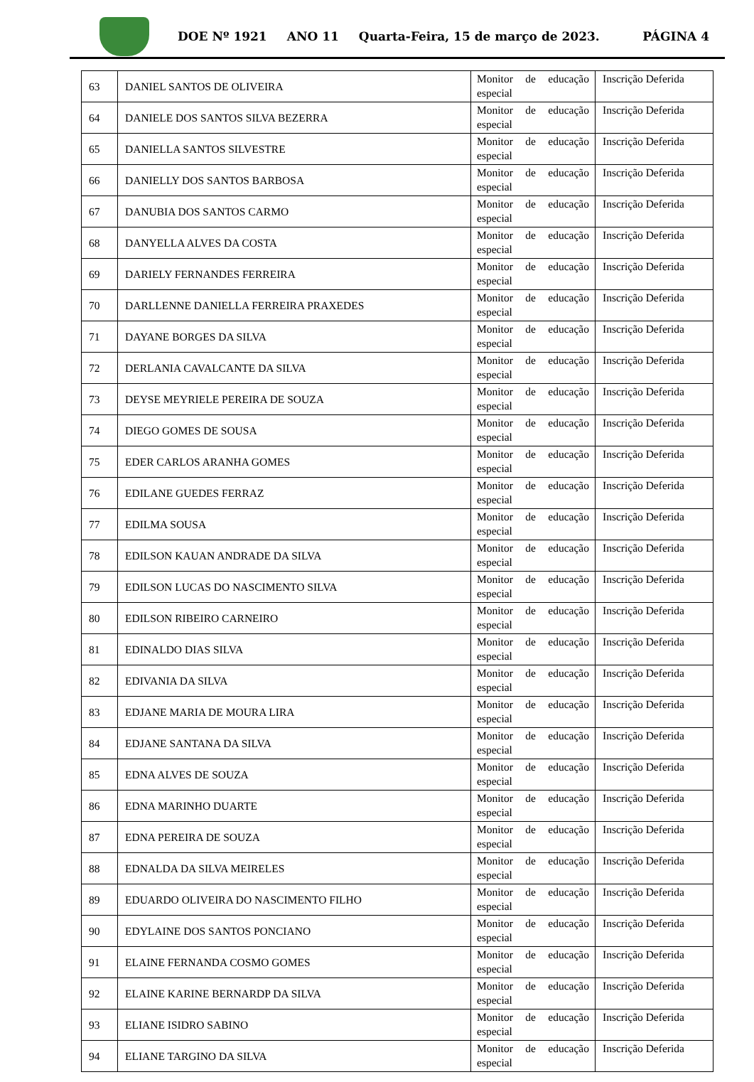DOE Nº 1921 ANO 11 Quarta-Feira, 15 de março de 2023. PÁGINA 4
| 63 | DANIEL SANTOS DE OLIVEIRA | Monitor de educação especial | Inscrição Deferida |
| 64 | DANIELE DOS SANTOS SILVA BEZERRA | Monitor de educação especial | Inscrição Deferida |
| 65 | DANIELLA SANTOS SILVESTRE | Monitor de educação especial | Inscrição Deferida |
| 66 | DANIELLY DOS SANTOS BARBOSA | Monitor de educação especial | Inscrição Deferida |
| 67 | DANUBIA DOS SANTOS CARMO | Monitor de educação especial | Inscrição Deferida |
| 68 | DANYELLA ALVES DA COSTA | Monitor de educação especial | Inscrição Deferida |
| 69 | DARIELY FERNANDES FERREIRA | Monitor de educação especial | Inscrição Deferida |
| 70 | DARLLENNE DANIELLA FERREIRA PRAXEDES | Monitor de educação especial | Inscrição Deferida |
| 71 | DAYANE BORGES DA SILVA | Monitor de educação especial | Inscrição Deferida |
| 72 | DERLANIA CAVALCANTE DA SILVA | Monitor de educação especial | Inscrição Deferida |
| 73 | DEYSE MEYRIELE PEREIRA DE SOUZA | Monitor de educação especial | Inscrição Deferida |
| 74 | DIEGO GOMES DE SOUSA | Monitor de educação especial | Inscrição Deferida |
| 75 | EDER CARLOS ARANHA GOMES | Monitor de educação especial | Inscrição Deferida |
| 76 | EDILANE GUEDES FERRAZ | Monitor de educação especial | Inscrição Deferida |
| 77 | EDILMA SOUSA | Monitor de educação especial | Inscrição Deferida |
| 78 | EDILSON KAUAN ANDRADE DA SILVA | Monitor de educação especial | Inscrição Deferida |
| 79 | EDILSON LUCAS DO NASCIMENTO SILVA | Monitor de educação especial | Inscrição Deferida |
| 80 | EDILSON RIBEIRO CARNEIRO | Monitor de educação especial | Inscrição Deferida |
| 81 | EDINALDO DIAS SILVA | Monitor de educação especial | Inscrição Deferida |
| 82 | EDIVANIA DA SILVA | Monitor de educação especial | Inscrição Deferida |
| 83 | EDJANE MARIA DE MOURA LIRA | Monitor de educação especial | Inscrição Deferida |
| 84 | EDJANE SANTANA DA SILVA | Monitor de educação especial | Inscrição Deferida |
| 85 | EDNA ALVES DE SOUZA | Monitor de educação especial | Inscrição Deferida |
| 86 | EDNA MARINHO DUARTE | Monitor de educação especial | Inscrição Deferida |
| 87 | EDNA PEREIRA DE SOUZA | Monitor de educação especial | Inscrição Deferida |
| 88 | EDNALDA DA SILVA MEIRELES | Monitor de educação especial | Inscrição Deferida |
| 89 | EDUARDO OLIVEIRA DO NASCIMENTO FILHO | Monitor de educação especial | Inscrição Deferida |
| 90 | EDYLAINE DOS SANTOS PONCIANO | Monitor de educação especial | Inscrição Deferida |
| 91 | ELAINE FERNANDA COSMO GOMES | Monitor de educação especial | Inscrição Deferida |
| 92 | ELAINE KARINE BERNARDP DA SILVA | Monitor de educação especial | Inscrição Deferida |
| 93 | ELIANE ISIDRO SABINO | Monitor de educação especial | Inscrição Deferida |
| 94 | ELIANE TARGINO DA SILVA | Monitor de educação especial | Inscrição Deferida |